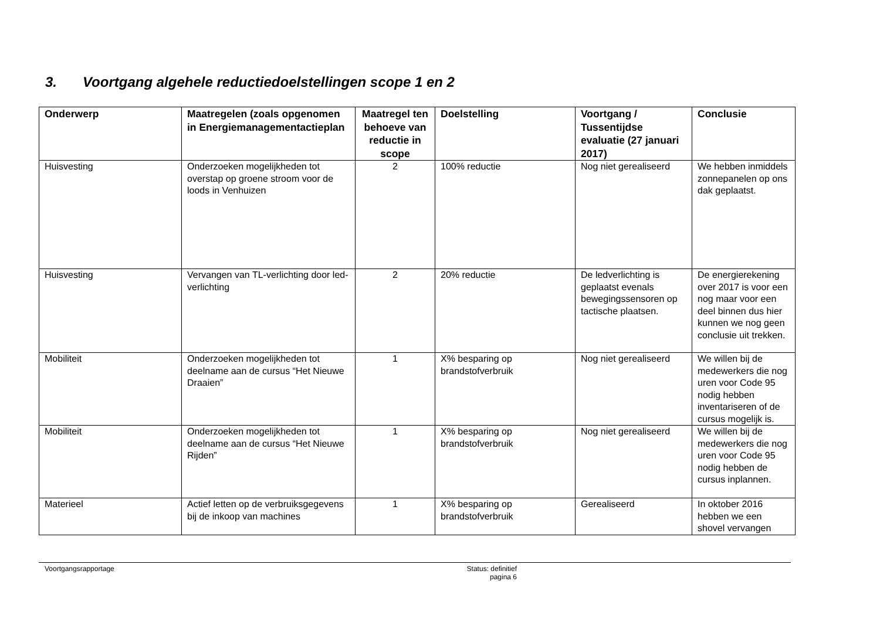3. Voortgang algehele reductiedoelstellingen scope 1 en 2
| Onderwerp | Maatregelen (zoals opgenomen in Energiemanagementactieplan | Maatregel ten behoeve van reductie in scope | Doelstelling | Voortgang / Tussentijdse evaluatie (27 januari 2017) | Conclusie |
| --- | --- | --- | --- | --- | --- |
| Huisvesting | Onderzoeken mogelijkheden tot overstap op groene stroom voor de loods in Venhuizen | 2 | 100% reductie | Nog niet gerealiseerd | We hebben inmiddels zonnepanelen op ons dak geplaatst. |
| Huisvesting | Vervangen van TL-verlichting door led-verlichting | 2 | 20% reductie | De ledverlichting is geplaatst evenals bewegingssensoren op tactische plaatsen. | De energierekening over 2017 is voor een nog maar voor een deel binnen dus hier kunnen we nog geen conclusie uit trekken. |
| Mobiliteit | Onderzoeken mogelijkheden tot deelname aan de cursus “Het Nieuwe Draaien” | 1 | X% besparing op brandstofverbruik | Nog niet gerealiseerd | We willen bij de medewerkers die nog uren voor Code 95 nodig hebben inventariseren of de cursus mogelijk is. |
| Mobiliteit | Onderzoeken mogelijkheden tot deelname aan de cursus “Het Nieuwe Rijden” | 1 | X% besparing op brandstofverbruik | Nog niet gerealiseerd | We willen bij de medewerkers die nog uren voor Code 95 nodig hebben de cursus inplannen. |
| Materieel | Actief letten op de verbruiksgegevens bij de inkoop van machines | 1 | X% besparing op brandstofverbruik | Gerealiseerd | In oktober 2016 hebben we een shovel vervangen |
Voortgangsrapportage Status: definitief
pagina 6